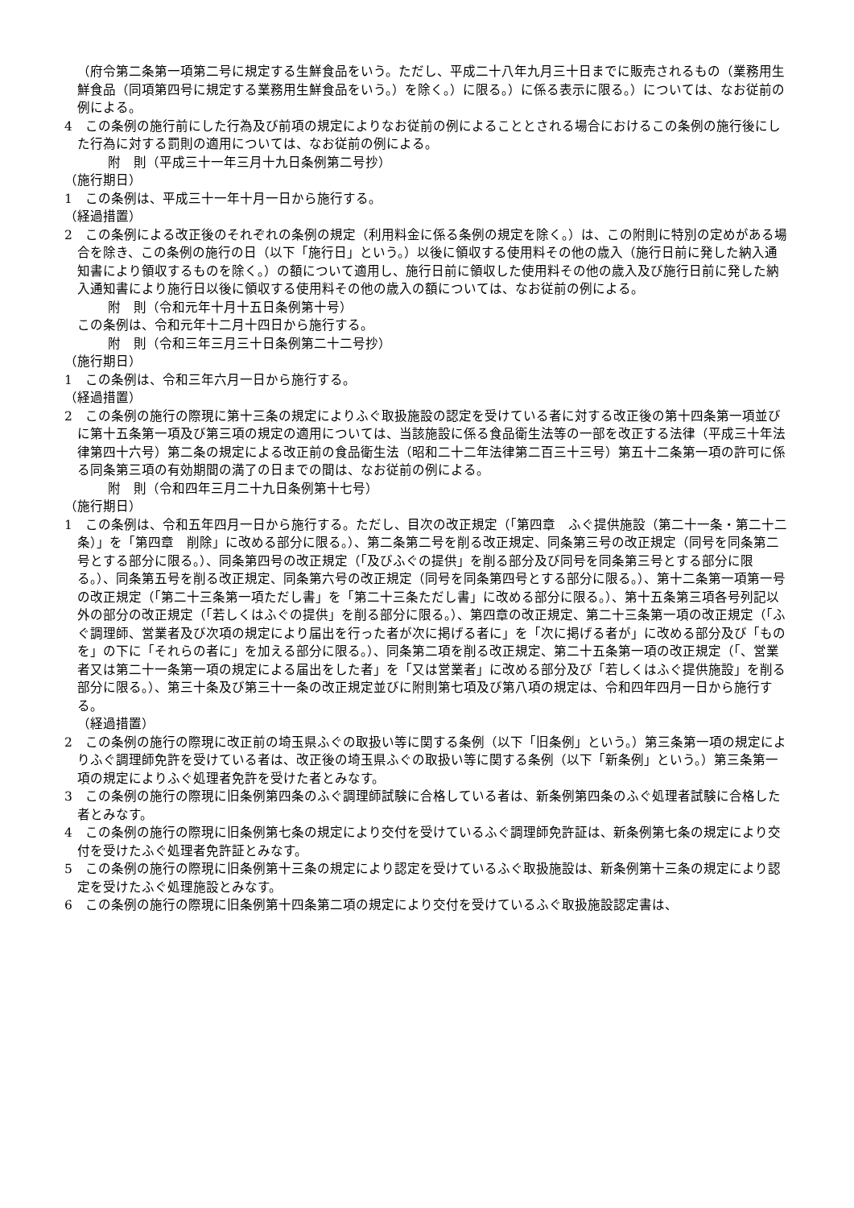（府令第二条第一項第二号に規定する生鮮食品をいう。ただし、平成二十八年九月三十日までに販売されるもの（業務用生鮮食品（同項第四号に規定する業務用生鮮食品をいう。）を除く。）に限る。）に係る表示に限る。）については、なお従前の例による。
4　この条例の施行前にした行為及び前項の規定によりなお従前の例によることとされる場合におけるこの条例の施行後にした行為に対する罰則の適用については、なお従前の例による。
附　則（平成三十一年三月十九日条例第二号抄）
（施行期日）
1　この条例は、平成三十一年十月一日から施行する。
（経過措置）
2　この条例による改正後のそれぞれの条例の規定（利用料金に係る条例の規定を除く。）は、この附則に特別の定めがある場合を除き、この条例の施行の日（以下「施行日」という。）以後に領収する使用料その他の歳入（施行日前に発した納入通知書により領収するものを除く。）の額について適用し、施行日前に領収した使用料その他の歳入及び施行日前に発した納入通知書により施行日以後に領収する使用料その他の歳入の額については、なお従前の例による。
附　則（令和元年十月十五日条例第十号）
この条例は、令和元年十二月十四日から施行する。
附　則（令和三年三月三十日条例第二十二号抄）
（施行期日）
1　この条例は、令和三年六月一日から施行する。
（経過措置）
2　この条例の施行の際現に第十三条の規定によりふぐ取扱施設の認定を受けている者に対する改正後の第十四条第一項並びに第十五条第一項及び第三項の規定の適用については、当該施設に係る食品衛生法等の一部を改正する法律（平成三十年法律第四十六号）第二条の規定による改正前の食品衛生法（昭和二十二年法律第二百三十三号）第五十二条第一項の許可に係る同条第三項の有効期間の満了の日までの間は、なお従前の例による。
附　則（令和四年三月二十九日条例第十七号）
（施行期日）
1　この条例は、令和五年四月一日から施行する。ただし、目次の改正規定（「第四章　ふぐ提供施設（第二十一条・第二十二条）」を「第四章　削除」に改める部分に限る。）、第二条第二号を削る改正規定、同条第三号の改正規定（同号を同条第二号とする部分に限る。）、同条第四号の改正規定（「及びふぐの提供」を削る部分及び同号を同条第三号とする部分に限る。）、同条第五号を削る改正規定、同条第六号の改正規定（同号を同条第四号とする部分に限る。）、第十二条第一項第一号の改正規定（「第二十三条第一項ただし書」を「第二十三条ただし書」に改める部分に限る。）、第十五条第三項各号列記以外の部分の改正規定（「若しくはふぐの提供」を削る部分に限る。）、第四章の改正規定、第二十三条第一項の改正規定（「ふぐ調理師、営業者及び次項の規定により届出を行った者が次に掲げる者に」を「次に掲げる者が」に改める部分及び「ものを」の下に「それらの者に」を加える部分に限る。）、同条第二項を削る改正規定、第二十五条第一項の改正規定（「、営業者又は第二十一条第一項の規定による届出をした者」を「又は営業者」に改める部分及び「若しくはふぐ提供施設」を削る部分に限る。）、第三十条及び第三十一条の改正規定並びに附則第七項及び第八項の規定は、令和四年四月一日から施行する。
（経過措置）
2　この条例の施行の際現に改正前の埼玉県ふぐの取扱い等に関する条例（以下「旧条例」という。）第三条第一項の規定によりふぐ調理師免許を受けている者は、改正後の埼玉県ふぐの取扱い等に関する条例（以下「新条例」という。）第三条第一項の規定によりふぐ処理者免許を受けた者とみなす。
3　この条例の施行の際現に旧条例第四条のふぐ調理師試験に合格している者は、新条例第四条のふぐ処理者試験に合格した者とみなす。
4　この条例の施行の際現に旧条例第七条の規定により交付を受けているふぐ調理師免許証は、新条例第七条の規定により交付を受けたふぐ処理者免許証とみなす。
5　この条例の施行の際現に旧条例第十三条の規定により認定を受けているふぐ取扱施設は、新条例第十三条の規定により認定を受けたふぐ処理施設とみなす。
6　この条例の施行の際現に旧条例第十四条第二項の規定により交付を受けているふぐ取扱施設認定書は、